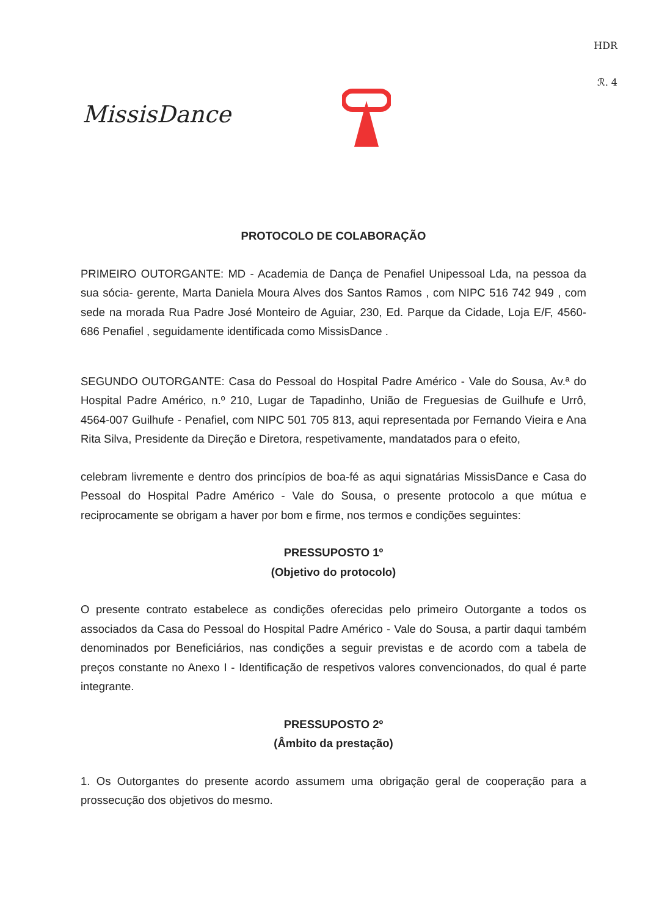HDR
ℛ. 4
MissisDance
PROTOCOLO DE COLABORAÇÃO
PRIMEIRO OUTORGANTE: MD - Academia de Dança de Penafiel Unipessoal Lda, na pessoa da sua sócia- gerente, Marta Daniela Moura Alves dos Santos Ramos , com NIPC 516 742 949 , com sede na morada Rua Padre José Monteiro de Aguiar, 230, Ed. Parque da Cidade, Loja E/F, 4560-686 Penafiel , seguidamente identificada como MissisDance .
SEGUNDO OUTORGANTE: Casa do Pessoal do Hospital Padre Américo - Vale do Sousa, Av.ª do Hospital Padre Américo, n.º 210, Lugar de Tapadinho, União de Freguesias de Guilhufe e Urrô, 4564-007 Guilhufe - Penafiel, com NIPC 501 705 813, aqui representada por Fernando Vieira e Ana Rita Silva, Presidente da Direção e Diretora, respetivamente, mandatados para o efeito,
celebram livremente e dentro dos princípios de boa-fé as aqui signatárias MissisDance e Casa do Pessoal do Hospital Padre Américo - Vale do Sousa, o presente protocolo a que mútua e reciprocamente se obrigam a haver por bom e firme, nos termos e condições seguintes:
PRESSUPOSTO 1º
(Objetivo do protocolo)
O presente contrato estabelece as condições oferecidas pelo primeiro Outorgante a todos os associados da Casa do Pessoal do Hospital Padre Américo - Vale do Sousa, a partir daqui também denominados por Beneficiários, nas condições a seguir previstas e de acordo com a tabela de preços constante no Anexo I - Identificação de respetivos valores convencionados, do qual é parte integrante.
PRESSUPOSTO 2º
(Âmbito da prestação)
1. Os Outorgantes do presente acordo assumem uma obrigação geral de cooperação para a prossecução dos objetivos do mesmo.